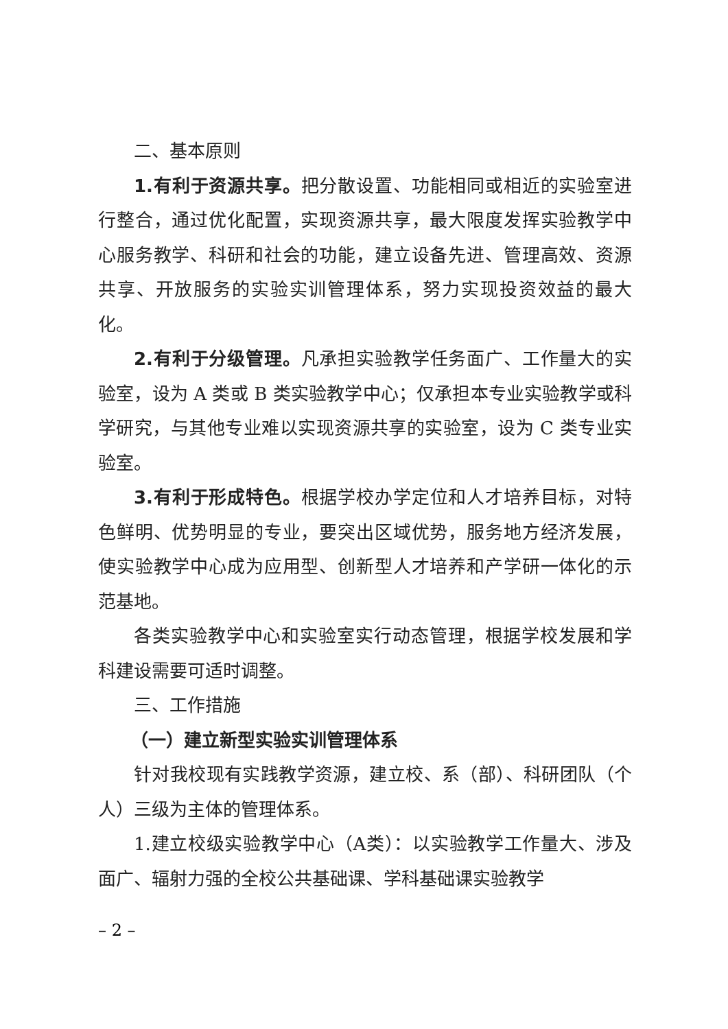二、基本原则
1.有利于资源共享。把分散设置、功能相同或相近的实验室进行整合，通过优化配置，实现资源共享，最大限度发挥实验教学中心服务教学、科研和社会的功能，建立设备先进、管理高效、资源共享、开放服务的实验实训管理体系，努力实现投资效益的最大化。
2.有利于分级管理。凡承担实验教学任务面广、工作量大的实验室，设为 A 类或 B 类实验教学中心；仅承担本专业实验教学或科学研究，与其他专业难以实现资源共享的实验室，设为 C 类专业实验室。
3.有利于形成特色。根据学校办学定位和人才培养目标，对特色鲜明、优势明显的专业，要突出区域优势，服务地方经济发展，使实验教学中心成为应用型、创新型人才培养和产学研一体化的示范基地。
各类实验教学中心和实验室实行动态管理，根据学校发展和学科建设需要可适时调整。
三、工作措施
（一）建立新型实验实训管理体系
针对我校现有实践教学资源，建立校、系（部）、科研团队（个人）三级为主体的管理体系。
1.建立校级实验教学中心（A类）：以实验教学工作量大、涉及面广、辐射力强的全校公共基础课、学科基础课实验教学
– 2 –